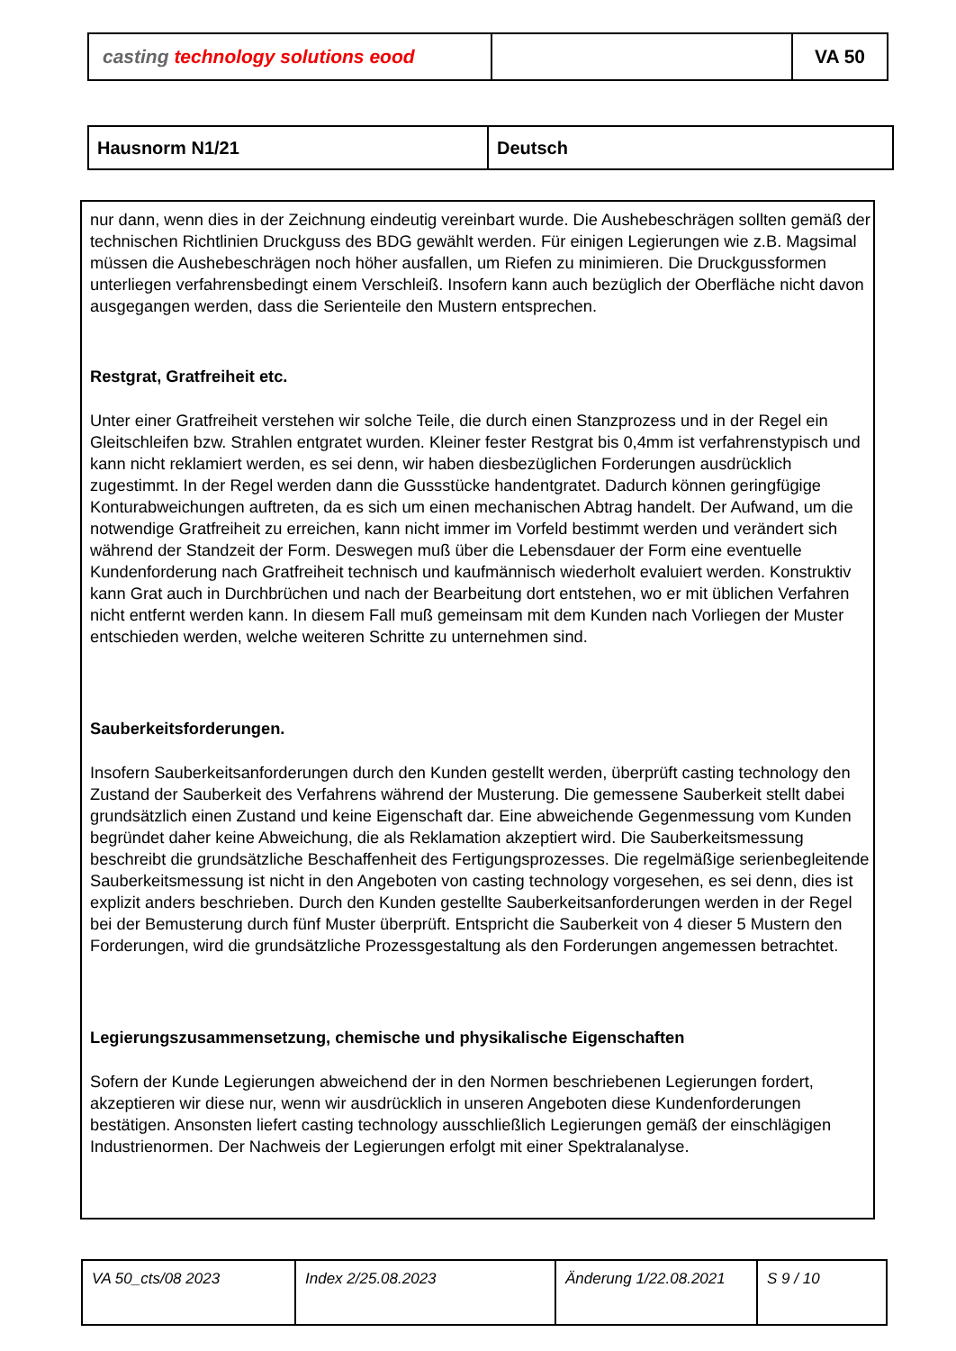| casting technology solutions eood | | VA 50 |
| Hausnorm N1/21 | Deutsch |
nur dann, wenn dies in der Zeichnung eindeutig vereinbart wurde. Die Aushebeschrägen sollten gemäß der technischen Richtlinien Druckguss des BDG gewählt werden. Für einigen Legierungen wie z.B. Magsimal müssen die Aushebeschrägen noch höher ausfallen, um Riefen zu minimieren. Die Druckgussformen unterliegen verfahrensbedingt einem Verschleiß. Insofern kann auch bezüglich der Oberfläche nicht davon ausgegangen werden, dass die Serienteile den Mustern entsprechen.
Restgrat, Gratfreiheit etc.
Unter einer Gratfreiheit verstehen wir solche Teile, die durch einen Stanzprozess und in der Regel ein Gleitschleifen bzw. Strahlen entgratet wurden. Kleiner fester Restgrat bis 0,4mm ist verfahrenstypisch und kann nicht reklamiert werden, es sei denn, wir haben diesbezüglichen Forderungen ausdrücklich zugestimmt. In der Regel werden dann die Gussstücke handentgratet. Dadurch können geringfügige Konturabweichungen auftreten, da es sich um einen mechanischen Abtrag handelt. Der Aufwand, um die notwendige Gratfreiheit zu erreichen, kann nicht immer im Vorfeld bestimmt werden und verändert sich während der Standzeit der Form. Deswegen muß über die Lebensdauer der Form eine eventuelle Kundenforderung nach Gratfreiheit technisch und kaufmännisch wiederholt evaluiert werden. Konstruktiv kann Grat auch in Durchbrüchen und nach der Bearbeitung dort entstehen, wo er mit üblichen Verfahren nicht entfernt werden kann. In diesem Fall muß gemeinsam mit dem Kunden nach Vorliegen der Muster entschieden werden, welche weiteren Schritte zu unternehmen sind.
Sauberkeitsforderungen.
Insofern Sauberkeitsanforderungen durch den Kunden gestellt werden, überprüft casting technology den Zustand der Sauberkeit des Verfahrens während der Musterung. Die gemessene Sauberkeit stellt dabei grundsätzlich einen Zustand und keine Eigenschaft dar. Eine abweichende Gegenmessung vom Kunden begründet daher keine Abweichung, die als Reklamation akzeptiert wird. Die Sauberkeitsmessung beschreibt die grundsätzliche Beschaffenheit des Fertigungsprozesses. Die regelmäßige serienbegleitende Sauberkeitsmessung ist nicht in den Angeboten von casting technology vorgesehen, es sei denn, dies ist explizit anders beschrieben. Durch den Kunden gestellte Sauberkeitsanforderungen werden in der Regel bei der Bemusterung durch fünf Muster überprüft. Entspricht die Sauberkeit von 4 dieser 5 Mustern den Forderungen, wird die grundsätzliche Prozessgestaltung als den Forderungen angemessen betrachtet.
Legierungszusammensetzung, chemische und physikalische Eigenschaften
Sofern der Kunde Legierungen abweichend der in den Normen beschriebenen Legierungen fordert, akzeptieren wir diese nur, wenn wir ausdrücklich in unseren Angeboten diese Kundenforderungen bestätigen. Ansonsten liefert casting technology ausschließlich Legierungen gemäß der einschlägigen Industrienormen. Der Nachweis der Legierungen erfolgt mit einer Spektralanalyse.
| VA 50_cts/08 2023 | Index 2/25.08.2023 | Änderung 1/22.08.2021 | S 9 / 10 |